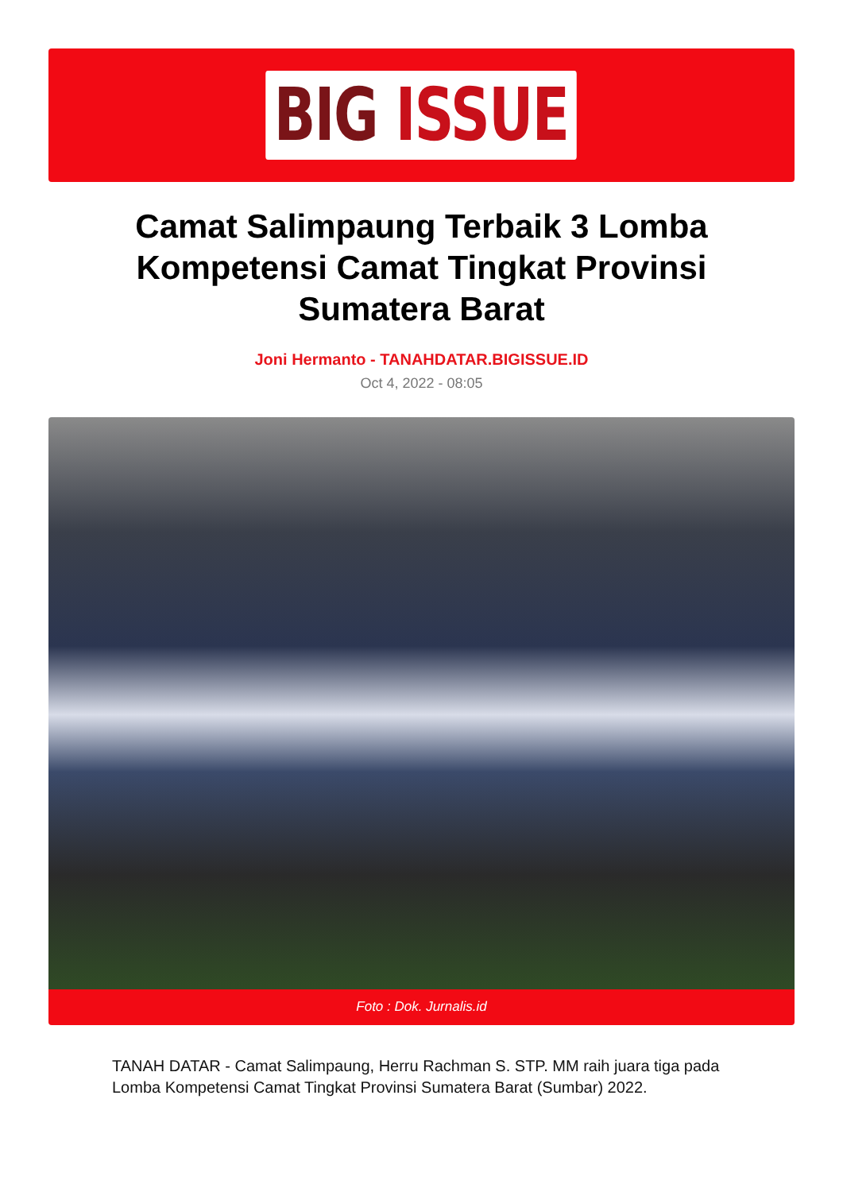BIG ISSUE
Camat Salimpaung Terbaik 3 Lomba Kompetensi Camat Tingkat Provinsi Sumatera Barat
Joni Hermanto - TANAHDATAR.BIGISSUE.ID
Oct 4, 2022 - 08:05
Foto : Dok. Jurnalis.id
TANAH DATAR - Camat Salimpaung, Herru Rachman S. STP. MM raih juara tiga pada Lomba Kompetensi Camat Tingkat Provinsi Sumatera Barat (Sumbar) 2022.